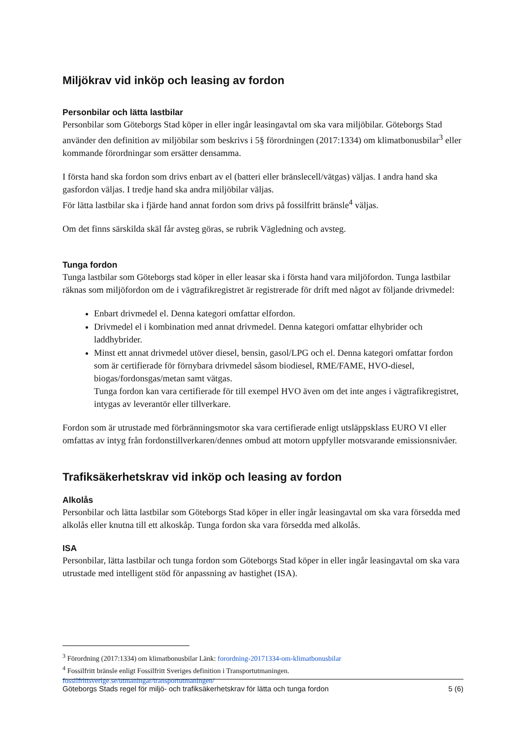Miljökrav vid inköp och leasing av fordon
Personbilar och lätta lastbilar
Personbilar som Göteborgs Stad köper in eller ingår leasingavtal om ska vara miljöbilar. Göteborgs Stad använder den definition av miljöbilar som beskrivs i 5§ förordningen (2017:1334) om klimatbonusbilar<sup>3</sup> eller kommande förordningar som ersätter densamma.
I första hand ska fordon som drivs enbart av el (batteri eller bränslecell/vätgas) väljas. I andra hand ska gasfordon väljas. I tredje hand ska andra miljöbilar väljas.
För lätta lastbilar ska i fjärde hand annat fordon som drivs på fossilfritt bränsle<sup>4</sup> väljas.
Om det finns särskilda skäl får avsteg göras, se rubrik Vägledning och avsteg.
Tunga fordon
Tunga lastbilar som Göteborgs stad köper in eller leasar ska i första hand vara miljöfordon. Tunga lastbilar räknas som miljöfordon om de i vägtrafikregistret är registrerade för drift med något av följande drivmedel:
Enbart drivmedel el. Denna kategori omfattar elfordon.
Drivmedel el i kombination med annat drivmedel. Denna kategori omfattar elhybrider och laddhybrider.
Minst ett annat drivmedel utöver diesel, bensin, gasol/LPG och el. Denna kategori omfattar fordon som är certifierade för förnybara drivmedel såsom biodiesel, RME/FAME, HVO-diesel, biogas/fordonsgas/metan samt vätgas.
Tunga fordon kan vara certifierade för till exempel HVO även om det inte anges i vägtrafikregistret, intygas av leverantör eller tillverkare.
Fordon som är utrustade med förbränningsmotor ska vara certifierade enligt utsläppsklass EURO VI eller omfattas av intyg från fordonstillverkaren/dennes ombud att motorn uppfyller motsvarande emissionsnivåer.
Trafiksäkerhetskrav vid inköp och leasing av fordon
Alkolås
Personbilar och lätta lastbilar som Göteborgs Stad köper in eller ingår leasingavtal om ska vara försedda med alkolås eller knutna till ett alkoskåp. Tunga fordon ska vara försedda med alkolås.
ISA
Personbilar, lätta lastbilar och tunga fordon som Göteborgs Stad köper in eller ingår leasingavtal om ska vara utrustade med intelligent stöd för anpassning av hastighet (ISA).
<sup>3</sup> Förordning (2017:1334) om klimatbonusbilar Länk: forordning-20171334-om-klimatbonusbilar
<sup>4</sup> Fossilfritt bränsle enligt Fossilfritt Sveriges definition i Transportutmaningen.
fossilfrittsverige.se/utmaningar/transportutmaningen/
Göteborgs Stads regel för miljö- och trafiksäkerhetskrav för lätta och tunga fordon 5 (6)